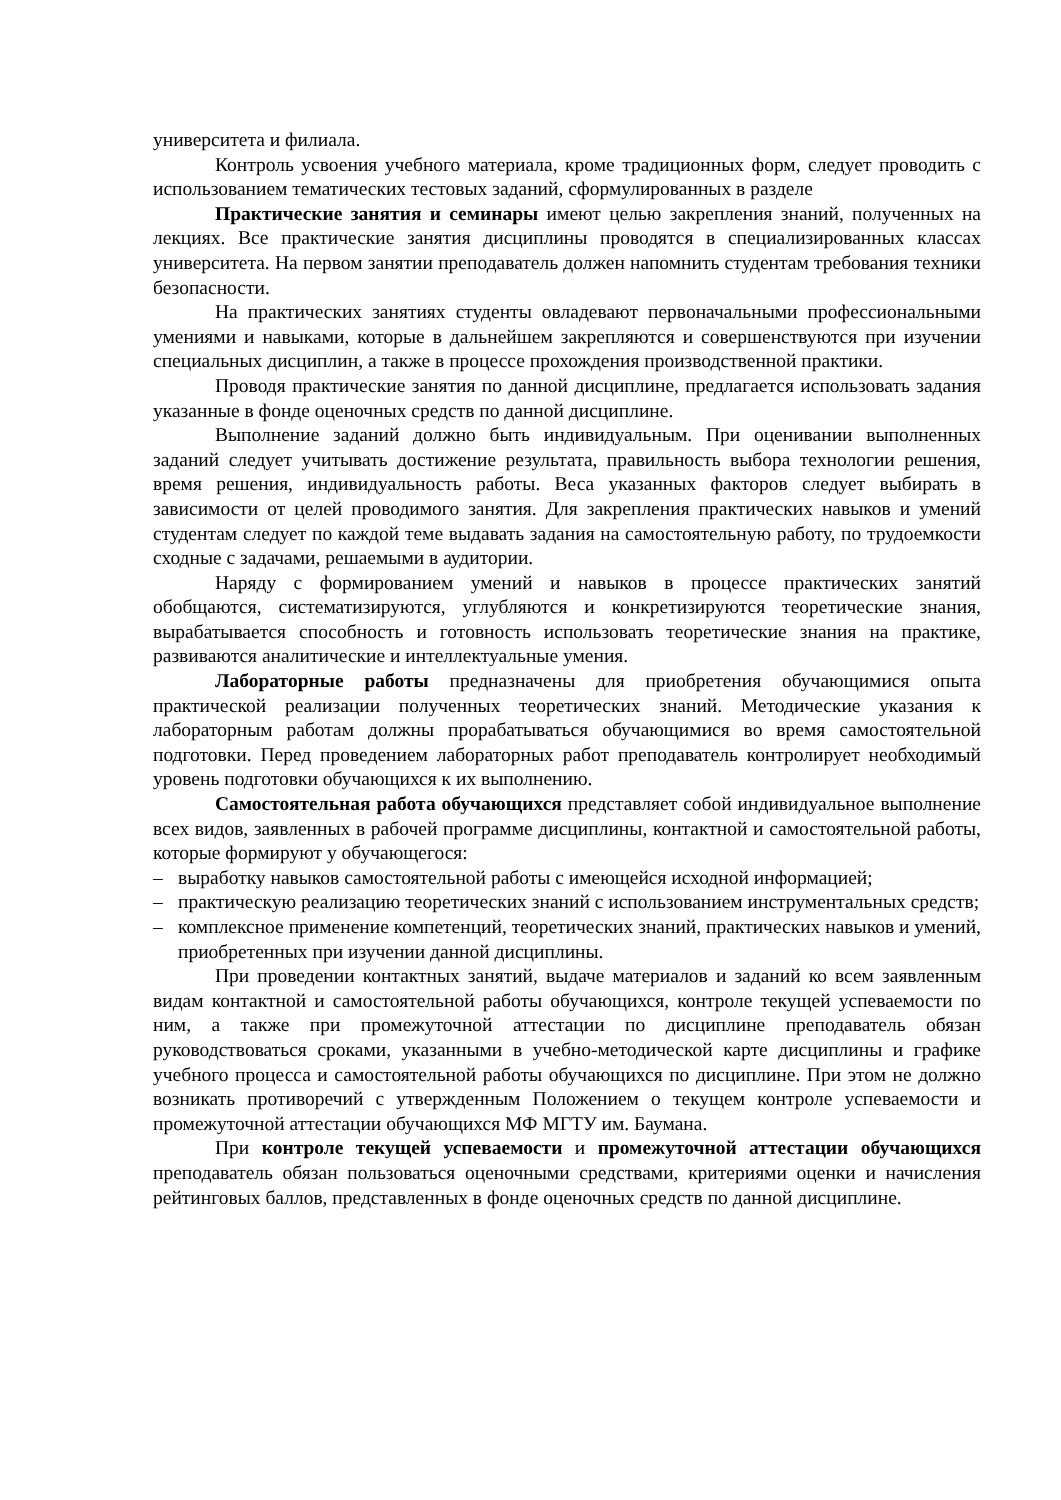университета и филиала.
Контроль усвоения учебного материала, кроме традиционных форм, следует проводить с использованием тематических тестовых заданий, сформулированных в разделе
Практические занятия и семинары имеют целью закрепления знаний, полученных на лекциях. Все практические занятия дисциплины проводятся в специализированных классах университета. На первом занятии преподаватель должен напомнить студентам требования техники безопасности.
На практических занятиях студенты овладевают первоначальными профессиональными умениями и навыками, которые в дальнейшем закрепляются и совершенствуются при изучении специальных дисциплин, а также в процессе прохождения производственной практики.
Проводя практические занятия по данной дисциплине, предлагается использовать задания указанные в фонде оценочных средств по данной дисциплине.
Выполнение заданий должно быть индивидуальным. При оценивании выполненных заданий следует учитывать достижение результата, правильность выбора технологии решения, время решения, индивидуальность работы. Веса указанных факторов следует выбирать в зависимости от целей проводимого занятия. Для закрепления практических навыков и умений студентам следует по каждой теме выдавать задания на самостоятельную работу, по трудоемкости сходные с задачами, решаемыми в аудитории.
Наряду с формированием умений и навыков в процессе практических занятий обобщаются, систематизируются, углубляются и конкретизируются теоретические знания, вырабатывается способность и готовность использовать теоретические знания на практике, развиваются аналитические и интеллектуальные умения.
Лабораторные работы предназначены для приобретения обучающимися опыта практической реализации полученных теоретических знаний. Методические указания к лабораторным работам должны прорабатываться обучающимися во время самостоятельной подготовки. Перед проведением лабораторных работ преподаватель контролирует необходимый уровень подготовки обучающихся к их выполнению.
Самостоятельная работа обучающихся представляет собой индивидуальное выполнение всех видов, заявленных в рабочей программе дисциплины, контактной и самостоятельной работы, которые формируют у обучающегося:
– выработку навыков самостоятельной работы с имеющейся исходной информацией;
– практическую реализацию теоретических знаний с использованием инструментальных средств;
– комплексное применение компетенций, теоретических знаний, практических навыков и умений, приобретенных при изучении данной дисциплины.
При проведении контактных занятий, выдаче материалов и заданий ко всем заявленным видам контактной и самостоятельной работы обучающихся, контроле текущей успеваемости по ним, а также при промежуточной аттестации по дисциплине преподаватель обязан руководствоваться сроками, указанными в учебно-методической карте дисциплины и графике учебного процесса и самостоятельной работы обучающихся по дисциплине. При этом не должно возникать противоречий с утвержденным Положением о текущем контроле успеваемости и промежуточной аттестации обучающихся МФ МГТУ им. Баумана.
При контроле текущей успеваемости и промежуточной аттестации обучающихся преподаватель обязан пользоваться оценочными средствами, критериями оценки и начисления рейтинговых баллов, представленных в фонде оценочных средств по данной дисциплине.